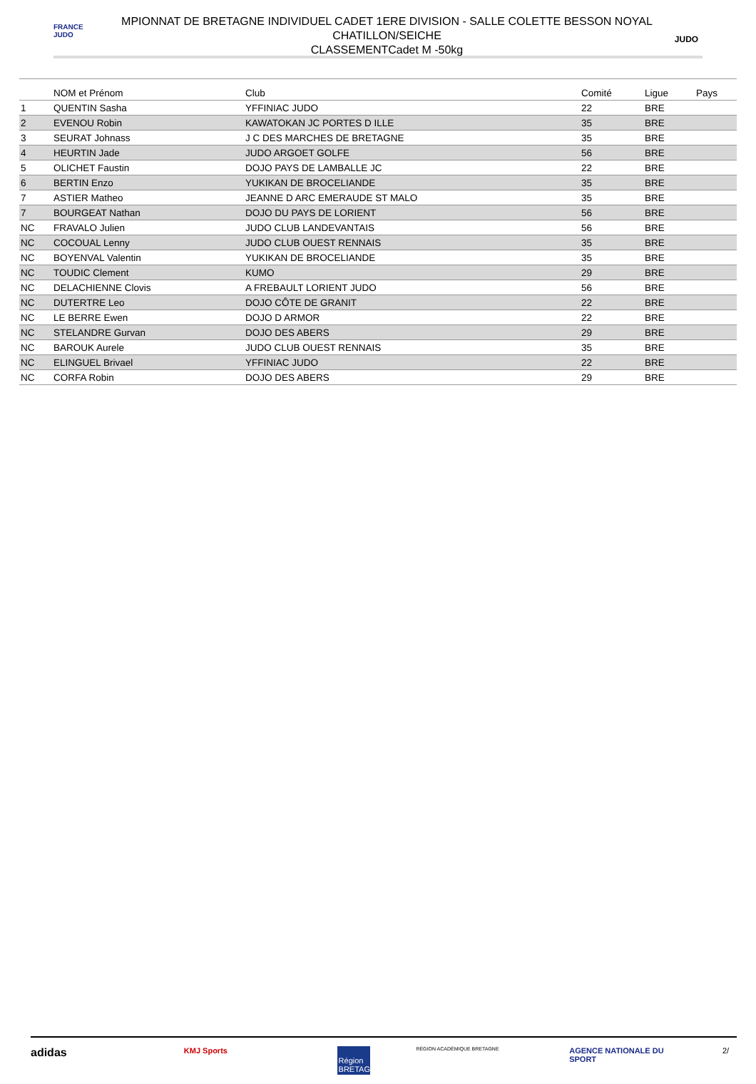FRANCE JUDO
MPIONNAT DE BRETAGNE INDIVIDUEL CADET 1ERE DIVISION - SALLE COLETTE BESSON NOYAL
CHATILLON/SEICHE
CLASSEMENTCadet M -50kg
JUDO
| | NOM et Prénom | Club | Comité | Ligue | Pays |
| --- | --- | --- | --- | --- | --- |
| 1 | QUENTIN Sasha | YFFINIAC JUDO | 22 | BRE | |
| 2 | EVENOU Robin | KAWATOKAN JC PORTES D ILLE | 35 | BRE | |
| 3 | SEURAT Johnass | J C DES MARCHES DE BRETAGNE | 35 | BRE | |
| 4 | HEURTIN Jade | JUDO ARGOET GOLFE | 56 | BRE | |
| 5 | OLICHET Faustin | DOJO PAYS DE LAMBALLE JC | 22 | BRE | |
| 6 | BERTIN Enzo | YUKIKAN DE BROCELIANDE | 35 | BRE | |
| 7 | ASTIER Matheo | JEANNE D ARC EMERAUDE ST MALO | 35 | BRE | |
| 7 | BOURGEAT Nathan | DOJO DU PAYS DE LORIENT | 56 | BRE | |
| NC | FRAVALO Julien | JUDO CLUB LANDEVANTAIS | 56 | BRE | |
| NC | COCOUAL Lenny | JUDO CLUB OUEST RENNAIS | 35 | BRE | |
| NC | BOYENVAL Valentin | YUKIKAN DE BROCELIANDE | 35 | BRE | |
| NC | TOUDIC Clement | KUMO | 29 | BRE | |
| NC | DELACHIENNE Clovis | A FREBAULT LORIENT JUDO | 56 | BRE | |
| NC | DUTERTRE Leo | DOJO CÔTE DE GRANIT | 22 | BRE | |
| NC | LE BERRE Ewen | DOJO D ARMOR | 22 | BRE | |
| NC | STELANDRE Gurvan | DOJO DES ABERS | 29 | BRE | |
| NC | BAROUK Aurele | JUDO CLUB OUEST RENNAIS | 35 | BRE | |
| NC | ELINGUEL Brivael | YFFINIAC JUDO | 22 | BRE | |
| NC | CORFA Robin | DOJO DES ABERS | 29 | BRE | |
adidas
KMJ Sports
Région BRETAGNE
RÉGION ACADÉMIQUE BRETAGNE
AGENCE NATIONALE DU SPORT
2/